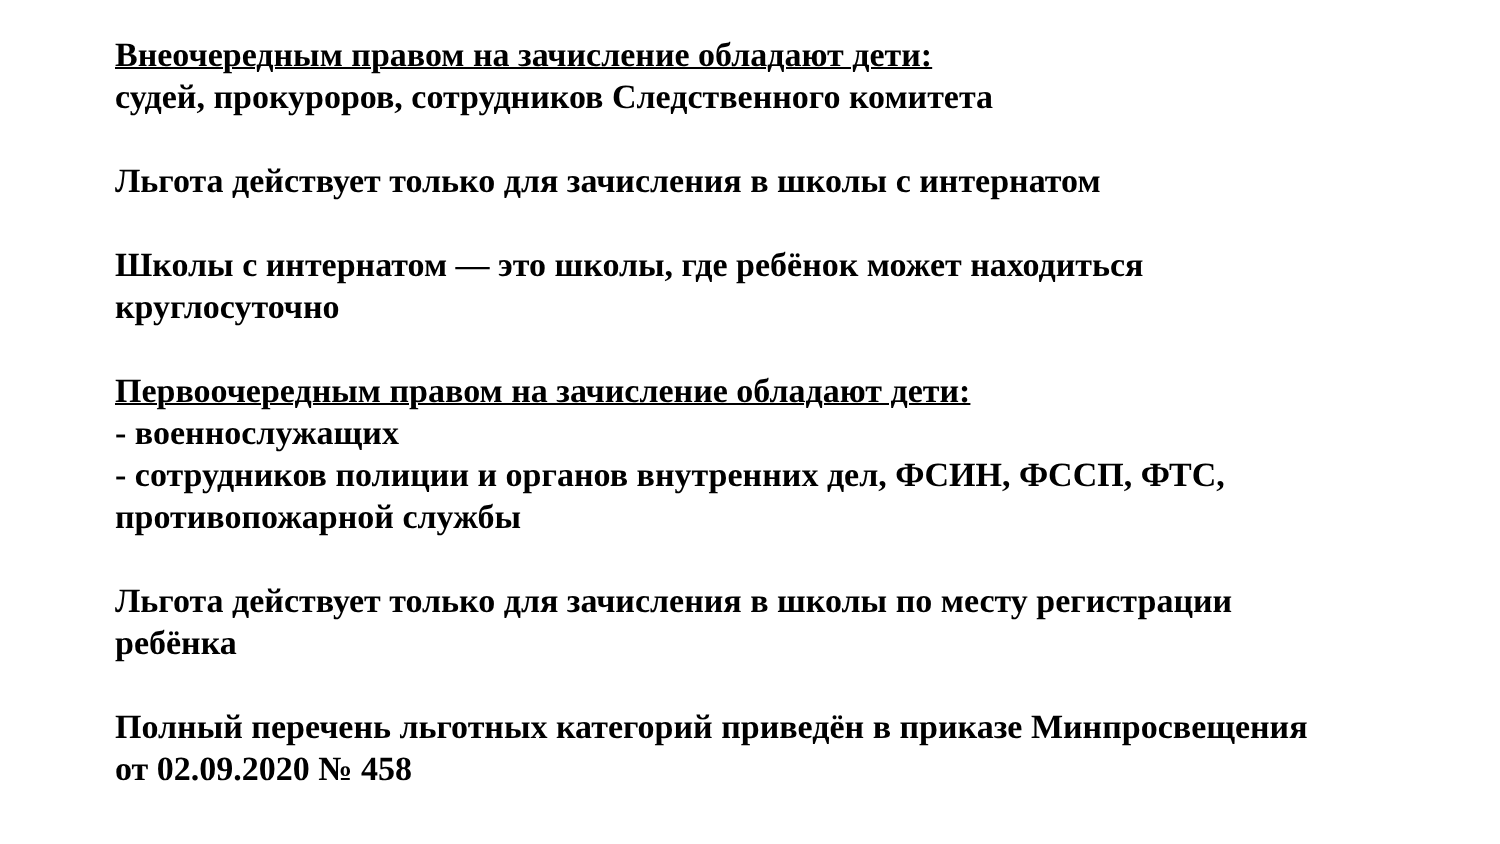Внеочередным правом на зачисление обладают дети:
судей, прокуроров, сотрудников Следственного комитета
Льгота действует только для зачисления в школы с интернатом
Школы с интернатом — это школы, где ребёнок может находиться
круглосуточно
Первоочередным правом на зачисление обладают дети:
- военнослужащих
- сотрудников полиции и органов внутренних дел, ФСИН, ФССП, ФТС,
противопожарной службы
Льгота действует только для зачисления в школы по месту регистрации
ребёнка
Полный перечень льготных категорий приведён в приказе Минпросвещения
от 02.09.2020 № 458